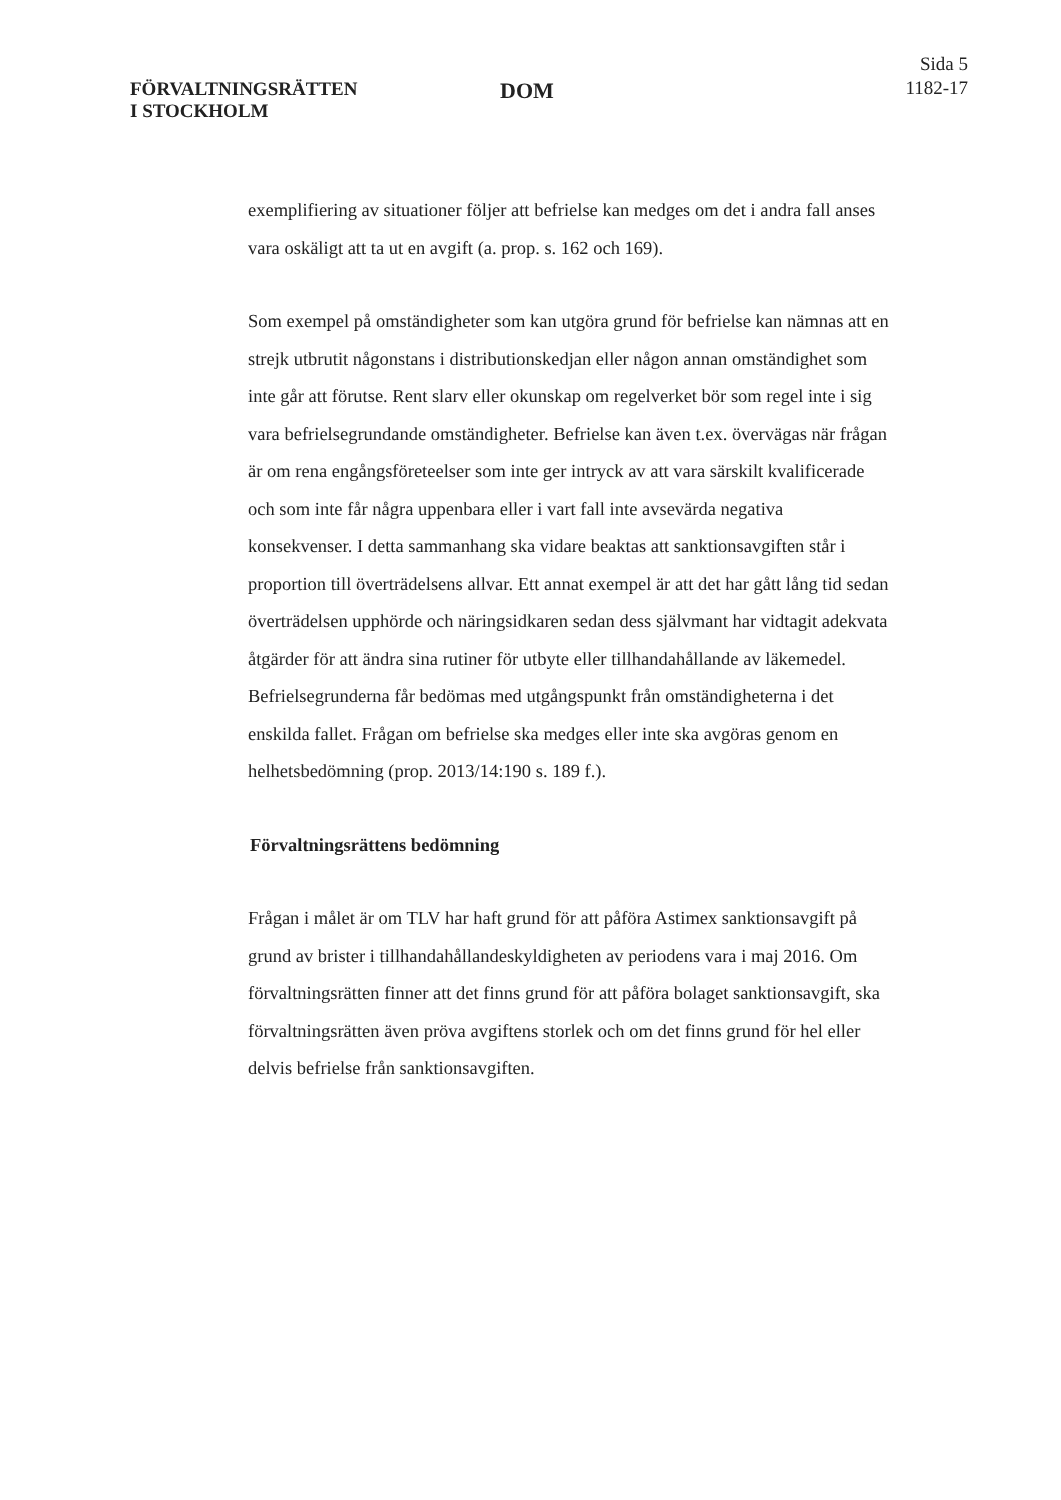FÖRVALTNINGSRÄTTEN
I STOCKHOLM
DOM
Sida 5
1182-17
exemplifiering av situationer följer att befrielse kan medges om det i andra fall anses vara oskäligt att ta ut en avgift (a. prop. s. 162 och 169).
Som exempel på omständigheter som kan utgöra grund för befrielse kan nämnas att en strejk utbrutit någonstans i distributionskedjan eller någon annan omständighet som inte går att förutse. Rent slarv eller okunskap om regelverket bör som regel inte i sig vara befrielsegrundande omständigheter. Befrielse kan även t.ex. övervägas när frågan är om rena engångsföreteelser som inte ger intryck av att vara särskilt kvalificerade och som inte får några uppenbara eller i vart fall inte avsevärda negativa konsekvenser. I detta sammanhang ska vidare beaktas att sanktionsavgiften står i proportion till överträdelsens allvar. Ett annat exempel är att det har gått lång tid sedan överträdelsen upphörde och näringsidkaren sedan dess självmant har vidtagit adekvata åtgärder för att ändra sina rutiner för utbyte eller tillhandahållande av läkemedel. Befrielsegrunderna får bedömas med utgångspunkt från omständigheterna i det enskilda fallet. Frågan om befrielse ska medges eller inte ska avgöras genom en helhetsbedömning (prop. 2013/14:190 s. 189 f.).
Förvaltningsrättens bedömning
Frågan i målet är om TLV har haft grund för att påföra Astimex sanktionsavgift på grund av brister i tillhandahållandeskyldigheten av periodens vara i maj 2016. Om förvaltningsrätten finner att det finns grund för att påföra bolaget sanktionsavgift, ska förvaltningsrätten även pröva avgiftens storlek och om det finns grund för hel eller delvis befrielse från sanktionsavgiften.